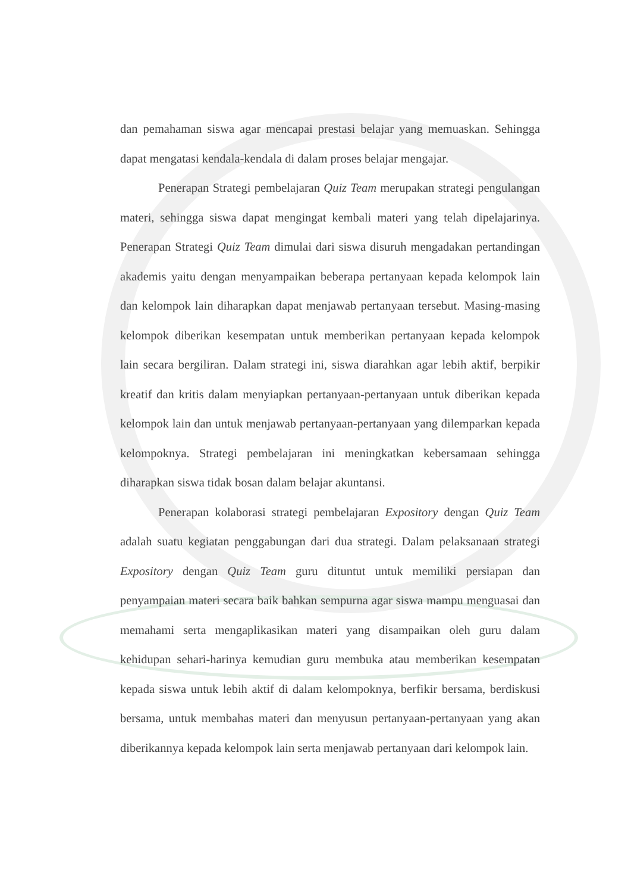dan pemahaman siswa agar mencapai prestasi belajar yang memuaskan. Sehingga dapat mengatasi kendala-kendala di dalam proses belajar mengajar.
Penerapan Strategi pembelajaran Quiz Team merupakan strategi pengulangan materi, sehingga siswa dapat mengingat kembali materi yang telah dipelajarinya. Penerapan Strategi Quiz Team dimulai dari siswa disuruh mengadakan pertandingan akademis yaitu dengan menyampaikan beberapa pertanyaan kepada kelompok lain dan kelompok lain diharapkan dapat menjawab pertanyaan tersebut. Masing-masing kelompok diberikan kesempatan untuk memberikan pertanyaan kepada kelompok lain secara bergiliran. Dalam strategi ini, siswa diarahkan agar lebih aktif, berpikir kreatif dan kritis dalam menyiapkan pertanyaan-pertanyaan untuk diberikan kepada kelompok lain dan untuk menjawab pertanyaan-pertanyaan yang dilemparkan kepada kelompoknya. Strategi pembelajaran ini meningkatkan kebersamaan sehingga diharapkan siswa tidak bosan dalam belajar akuntansi.
Penerapan kolaborasi strategi pembelajaran Expository dengan Quiz Team adalah suatu kegiatan penggabungan dari dua strategi. Dalam pelaksanaan strategi Expository dengan Quiz Team guru dituntut untuk memiliki persiapan dan penyampaian materi secara baik bahkan sempurna agar siswa mampu menguasai dan memahami serta mengaplikasikan materi yang disampaikan oleh guru dalam kehidupan sehari-harinya kemudian guru membuka atau memberikan kesempatan kepada siswa untuk lebih aktif di dalam kelompoknya, berfikir bersama, berdiskusi bersama, untuk membahas materi dan menyusun pertanyaan-pertanyaan yang akan diberikannya kepada kelompok lain serta menjawab pertanyaan dari kelompok lain.